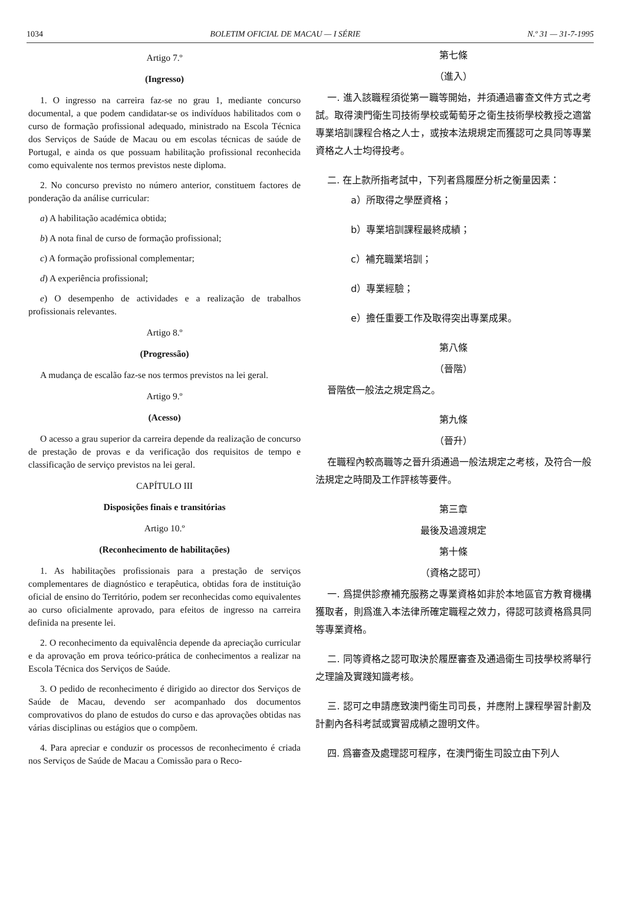1034 BOLETIM OFICIAL DE MACAU — I SÉRIE N.º 31 — 31-7-1995
Artigo 7.º
(Ingresso)
1. O ingresso na carreira faz-se no grau 1, mediante concurso documental, a que podem candidatar-se os indivíduos habilitados com o curso de formação profissional adequado, ministrado na Escola Técnica dos Serviços de Saúde de Macau ou em escolas técnicas de saúde de Portugal, e ainda os que possuam habilitação profissional reconhecida como equivalente nos termos previstos neste diploma.
2. No concurso previsto no número anterior, constituem factores de ponderação da análise curricular:
a) A habilitação académica obtida;
b) A nota final de curso de formação profissional;
c) A formação profissional complementar;
d) A experiência profissional;
e) O desempenho de actividades e a realização de trabalhos profissionais relevantes.
Artigo 8.º
(Progressão)
A mudança de escalão faz-se nos termos previstos na lei geral.
Artigo 9.º
(Acesso)
O acesso a grau superior da carreira depende da realização de concurso de prestação de provas e da verificação dos requisitos de tempo e classificação de serviço previstos na lei geral.
CAPÍTULO III
Disposições finais e transitórias
Artigo 10.º
(Reconhecimento de habilitações)
1. As habilitações profissionais para a prestação de serviços complementares de diagnóstico e terapêutica, obtidas fora de instituição oficial de ensino do Território, podem ser reconhecidas como equivalentes ao curso oficialmente aprovado, para efeitos de ingresso na carreira definida na presente lei.
2. O reconhecimento da equivalência depende da apreciação curricular e da aprovação em prova teórico-prática de conhecimentos a realizar na Escola Técnica dos Serviços de Saúde.
3. O pedido de reconhecimento é dirigido ao director dos Serviços de Saúde de Macau, devendo ser acompanhado dos documentos comprovativos do plano de estudos do curso e das aprovações obtidas nas várias disciplinas ou estágios que o compõem.
4. Para apreciar e conduzir os processos de reconhecimento é criada nos Serviços de Saúde de Macau a Comissão para o Reco-
第七條
（進入）
一. 進入該職程須從第一職等開始，并須通過審查文件方式之考試。取得澳門衛生司技術學校或葡萄牙之衛生技術學校教授之適當專業培訓課程合格之人士，或按本法規規定而獲認可之具同等專業資格之人士均得投考。
二. 在上款所指考試中，下列者爲履歷分析之衡量因素：
a）所取得之學歷資格；
b）專業培訓課程最終成績；
c）補充職業培訓；
d）專業經驗；
e）擔任重要工作及取得突出專業成果。
第八條
（晉階）
晉階依一般法之規定爲之。
第九條
（晉升）
在職程內較高職等之晉升須通過一般法規定之考核，及符合一般法規定之時間及工作評核等要件。
第三章
最後及過渡規定
第十條
（資格之認可）
一. 爲提供診療補充服務之專業資格如非於本地區官方教育機構獲取者，則爲進入本法律所確定職程之效力，得認可該資格爲具同等專業資格。
二. 同等資格之認可取決於履歷審查及通過衛生司技學校將舉行之理論及實踐知識考核。
三. 認可之申請應致澳門衛生司司長，并應附上課程學習計劃及計劃內各科考試或實習成績之證明文件。
四. 爲審查及處理認可程序，在澳門衛生司設立由下列人